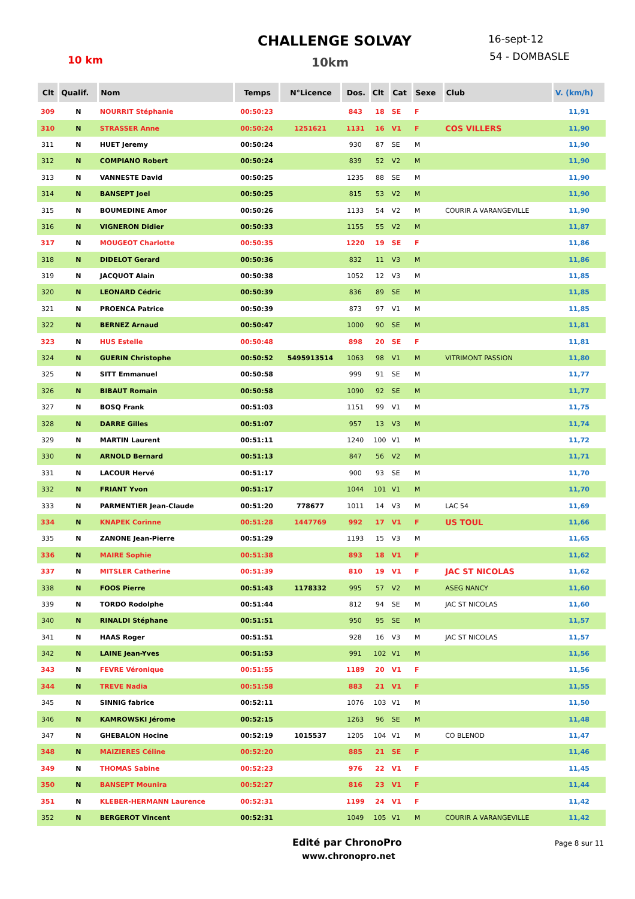CHALLENGE SOLVAY
10 km 10km
16-sept-12
54 - DOMBASLE
| Clt | Qualif. | Nom | Temps | N°Licence | Dos. | Clt | Cat | Sexe | Club | V. (km/h) |
| --- | --- | --- | --- | --- | --- | --- | --- | --- | --- | --- |
| 309 | N | NOURRIT Stéphanie | 00:50:23 | | 843 | 18 | SE | F | | 11,91 |
| 310 | N | STRASSER Anne | 00:50:24 | 1251621 | 1131 | 16 | V1 | F | COS VILLERS | 11,90 |
| 311 | N | HUET Jeremy | 00:50:24 | | 930 | 87 | SE | M | | 11,90 |
| 312 | N | COMPIANO Robert | 00:50:24 | | 839 | 52 | V2 | M | | 11,90 |
| 313 | N | VANNESTE David | 00:50:25 | | 1235 | 88 | SE | M | | 11,90 |
| 314 | N | BANSEPT Joel | 00:50:25 | | 815 | 53 | V2 | M | | 11,90 |
| 315 | N | BOUMEDINE Amor | 00:50:26 | | 1133 | 54 | V2 | M | COURIR A VARANGEVILLE | 11,90 |
| 316 | N | VIGNERON Didier | 00:50:33 | | 1155 | 55 | V2 | M | | 11,87 |
| 317 | N | MOUGEOT Charlotte | 00:50:35 | | 1220 | 19 | SE | F | | 11,86 |
| 318 | N | DIDELOT Gerard | 00:50:36 | | 832 | 11 | V3 | M | | 11,86 |
| 319 | N | JACQUOT Alain | 00:50:38 | | 1052 | 12 | V3 | M | | 11,85 |
| 320 | N | LEONARD Cédric | 00:50:39 | | 836 | 89 | SE | M | | 11,85 |
| 321 | N | PROENCA Patrice | 00:50:39 | | 873 | 97 | V1 | M | | 11,85 |
| 322 | N | BERNEZ Arnaud | 00:50:47 | | 1000 | 90 | SE | M | | 11,81 |
| 323 | N | HUS Estelle | 00:50:48 | | 898 | 20 | SE | F | | 11,81 |
| 324 | N | GUERIN Christophe | 00:50:52 | 5495913514 | 1063 | 98 | V1 | M | VITRIMONT PASSION | 11,80 |
| 325 | N | SITT Emmanuel | 00:50:58 | | 999 | 91 | SE | M | | 11,77 |
| 326 | N | BIBAUT Romain | 00:50:58 | | 1090 | 92 | SE | M | | 11,77 |
| 327 | N | BOSQ Frank | 00:51:03 | | 1151 | 99 | V1 | M | | 11,75 |
| 328 | N | DARRE Gilles | 00:51:07 | | 957 | 13 | V3 | M | | 11,74 |
| 329 | N | MARTIN Laurent | 00:51:11 | | 1240 | 100 | V1 | M | | 11,72 |
| 330 | N | ARNOLD Bernard | 00:51:13 | | 847 | 56 | V2 | M | | 11,71 |
| 331 | N | LACOUR Hervé | 00:51:17 | | 900 | 93 | SE | M | | 11,70 |
| 332 | N | FRIANT Yvon | 00:51:17 | | 1044 | 101 | V1 | M | | 11,70 |
| 333 | N | PARMENTIER Jean-Claude | 00:51:20 | 778677 | 1011 | 14 | V3 | M | LAC 54 | 11,69 |
| 334 | N | KNAPEK Corinne | 00:51:28 | 1447769 | 992 | 17 | V1 | F | US TOUL | 11,66 |
| 335 | N | ZANONE Jean-Pierre | 00:51:29 | | 1193 | 15 | V3 | M | | 11,65 |
| 336 | N | MAIRE Sophie | 00:51:38 | | 893 | 18 | V1 | F | | 11,62 |
| 337 | N | MITSLER Catherine | 00:51:39 | | 810 | 19 | V1 | F | JAC ST NICOLAS | 11,62 |
| 338 | N | FOOS Pierre | 00:51:43 | 1178332 | 995 | 57 | V2 | M | ASEG NANCY | 11,60 |
| 339 | N | TORDO Rodolphe | 00:51:44 | | 812 | 94 | SE | M | JAC ST NICOLAS | 11,60 |
| 340 | N | RINALDI Stéphane | 00:51:51 | | 950 | 95 | SE | M | | 11,57 |
| 341 | N | HAAS Roger | 00:51:51 | | 928 | 16 | V3 | M | JAC ST NICOLAS | 11,57 |
| 342 | N | LAINE Jean-Yves | 00:51:53 | | 991 | 102 | V1 | M | | 11,56 |
| 343 | N | FEVRE Véronique | 00:51:55 | | 1189 | 20 | V1 | F | | 11,56 |
| 344 | N | TREVE Nadia | 00:51:58 | | 883 | 21 | V1 | F | | 11,55 |
| 345 | N | SINNIG fabrice | 00:52:11 | | 1076 | 103 | V1 | M | | 11,50 |
| 346 | N | KAMROWSKI Jérome | 00:52:15 | | 1263 | 96 | SE | M | | 11,48 |
| 347 | N | GHEBALON Hocine | 00:52:19 | 1015537 | 1205 | 104 | V1 | M | CO BLENOD | 11,47 |
| 348 | N | MAIZIERES Céline | 00:52:20 | | 885 | 21 | SE | F | | 11,46 |
| 349 | N | THOMAS Sabine | 00:52:23 | | 976 | 22 | V1 | F | | 11,45 |
| 350 | N | BANSEPT Mounira | 00:52:27 | | 816 | 23 | V1 | F | | 11,44 |
| 351 | N | KLEBER-HERMANN Laurence | 00:52:31 | | 1199 | 24 | V1 | F | | 11,42 |
| 352 | N | BERGEROT Vincent | 00:52:31 | | 1049 | 105 | V1 | M | COURIR A VARANGEVILLE | 11,42 |
Edité par ChronoPro
www.chronopro.net
Page 8 sur 11